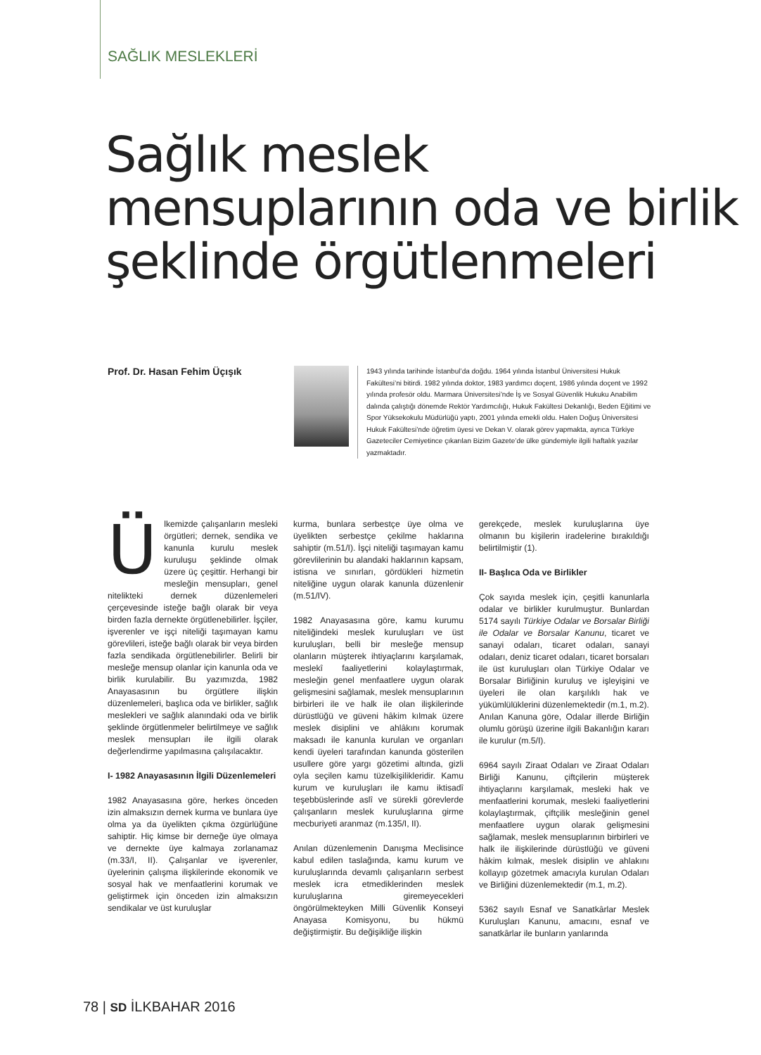SAĞLIK MESLEKLERİ
Sağlık meslek
mensuplarının oda ve birlik
şeklinde örgütlenmeleri
Prof. Dr. Hasan Fehim Üçışık
1943 yılında tarihinde İstanbul’da doğdu. 1964 yılında İstanbul Üniversitesi Hukuk Fakültesi’ni bitirdi. 1982 yılında doktor, 1983 yardımcı doçent, 1986 yılında doçent ve 1992 yılında profesör oldu. Marmara Üniversitesi’nde İş ve Sosyal Güvenlik Hukuku Anabilim dalında çalıştığı dönemde Rektör Yardımcılığı, Hukuk Fakültesi Dekanlığı, Beden Eğitimi ve Spor Yüksekokulu Müdürlüğü yaptı, 2001 yılında emekli oldu. Halen Doğuş Üniversitesi Hukuk Fakültesi’nde öğretim üyesi ve Dekan V. olarak görev yapmakta, ayrıca Türkiye Gazeteciler Cemiyetince çıkarılan Bizim Gazete’de ülke gündemiyle ilgili haftalık yazılar yazmaktadır.
Ülkemizde çalışanların mesleki örgütleri; dernek, sendika ve kanunla kurulu meslek kuruluşu şeklinde olmak üzere üç çeşittir. Herhangi bir mesleğin mensupları, genel nitelikteki dernek düzenlemeleri çerçevesinde isteğe bağlı olarak bir veya birden fazla dernekte örgütlenebilirler. İşçiler, işverenler ve işçi niteliği taşımayan kamu görevlileri, isteğe bağlı olarak bir veya birden fazla sendikada örgütlenebilirler. Belirli bir mesleğe mensup olanlar için kanunla oda ve birlik kurulabilir. Bu yazımızda, 1982 Anayasasının bu örgütlere ilişkin düzenlemeleri, başlıca oda ve birlikler, sağlık meslekleri ve sağlık alanındaki oda ve birlik şeklinde örgütlenmeler belirtilmeye ve sağlık meslek mensupları ile ilgili olarak değerlendirme yapılmasına çalışılacaktır.
I- 1982 Anayasasının İlgili Düzenlemeleri
1982 Anayasasına göre, herkes önceden izin almaksızın dernek kurma ve bunlara üye olma ya da üyelikten çıkma özgürlüğüne sahiptir. Hiç kimse bir derneğe üye olmaya ve dernekte üye kalmaya zorlanamaz (m.33/I, II). Çalışanlar ve işverenler, üyelerinin çalışma ilişkilerinde ekonomik ve sosyal hak ve menfaatlerini korumak ve geliştirmek için önceden izin almaksızın sendikalar ve üst kuruluşlar
kurma, bunlara serbestçe üye olma ve üyelikten serbestçe çekilme haklarına sahiptir (m.51/I). İşçi niteliği taşımayan kamu görevlilerinin bu alandaki haklarının kapsam, istisna ve sınırları, gördükleri hizmetin niteliğine uygun olarak kanunla düzenlenir (m.51/IV).
1982 Anayasasına göre, kamu kurumu niteliğindeki meslek kuruluşları ve üst kuruluşları, belli bir mesleğe mensup olanların müşterek ihtiyaçlarını karşılamak, meslekî faaliyetlerini kolaylaştırmak, mesleğin genel menfaatlere uygun olarak gelişmesini sağlamak, meslek mensuplarının birbirleri ile ve halk ile olan ilişkilerinde dürüstlüğü ve güveni hâkim kılmak üzere meslek disiplini ve ahlâkını korumak maksadı ile kanunla kurulan ve organları kendi üyeleri tarafından kanunda gösterilen usullere göre yargı gözetimi altında, gizli oyla seçilen kamu tüzelkişilikleridir. Kamu kurum ve kuruluşları ile kamu iktisadî teşebbüslerinde aslî ve sürekli görevlerde çalışanların meslek kuruluşlarına girme mecburiyeti aranmaz (m.135/I, II).
Anılan düzenlemenin Danışma Meclisince kabul edilen taslağında, kamu kurum ve kuruluşlarında devamlı çalışanların serbest meslek icra etmediklerinden meslek kuruluşlarına giremeyecekleri öngörülmekteyken Milli Güvenlik Konseyi Anayasa Komisyonu, bu hükmü değiştirmiştir. Bu değişikliğe ilişkin
gerekçede, meslek kuruluşlarına üye olmanın bu kişilerin iradelerine bırakıldığı belirtilmiştir (1).
II- Başlıca Oda ve Birlikler
Çok sayıda meslek için, çeşitli kanunlarla odalar ve birlikler kurulmuştur. Bunlardan 5174 sayılı Türkiye Odalar ve Borsalar Birliği ile Odalar ve Borsalar Kanunu, ticaret ve sanayi odaları, ticaret odaları, sanayi odaları, deniz ticaret odaları, ticaret borsaları ile üst kuruluşları olan Türkiye Odalar ve Borsalar Birliğinin kuruluş ve işleyişini ve üyeleri ile olan karşılıklı hak ve yükümlülüklerini düzenlemektedir (m.1, m.2). Anılan Kanuna göre, Odalar illerde Birliğin olumlu görüşü üzerine ilgili Bakanlığın kararı ile kurulur (m.5/I).
6964 sayılı Ziraat Odaları ve Ziraat Odaları Birliği Kanunu, çiftçilerin müşterek ihtiyaçlarını karşılamak, mesleki hak ve menfaatlerini korumak, mesleki faaliyetlerini kolaylaştırmak, çiftçilik mesleğinin genel menfaatlere uygun olarak gelişmesini sağlamak, meslek mensuplarının birbirleri ve halk ile ilişkilerinde dürüstlüğü ve güveni hâkim kılmak, meslek disiplin ve ahlakını kollayıp gözetmek amacıyla kurulan Odaları ve Birliğini düzenlemektedir (m.1, m.2).
5362 sayılı Esnaf ve Sanatkârlar Meslek Kuruluşları Kanunu, amacını, esnaf ve sanatkârlar ile bunların yanlarında
78 | SD İLKBAHAR 2016